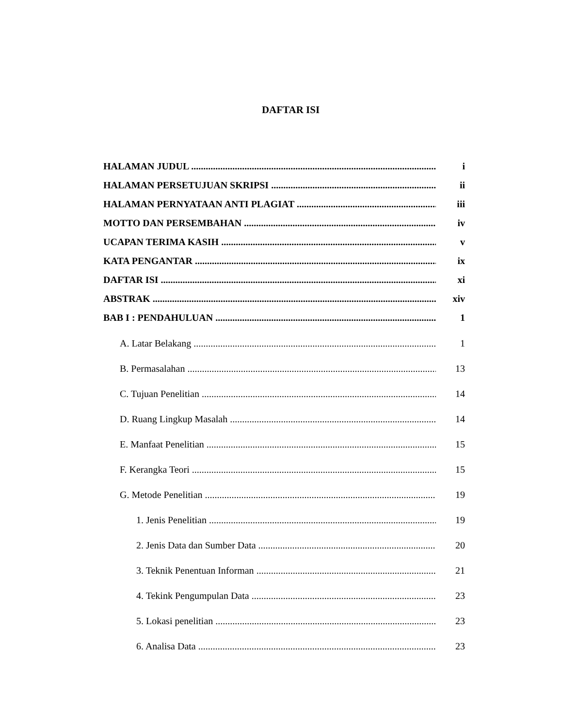DAFTAR ISI
HALAMAN JUDUL i
HALAMAN PERSETUJUAN SKRIPSI ii
HALAMAN PERNYATAAN ANTI PLAGIAT iii
MOTTO DAN PERSEMBAHAN iv
UCAPAN TERIMA KASIH v
KATA PENGANTAR ix
DAFTAR ISI xi
ABSTRAK xiv
BAB I : PENDAHULUAN 1
A. Latar Belakang 1
B. Permasalahan 13
C. Tujuan Penelitian 14
D. Ruang Lingkup Masalah 14
E. Manfaat Penelitian 15
F. Kerangka Teori 15
G. Metode Penelitian 19
1. Jenis Penelitian 19
2. Jenis Data dan Sumber Data 20
3. Teknik Penentuan Informan 21
4. Tekink Pengumpulan Data 23
5. Lokasi penelitian 23
6. Analisa Data 23